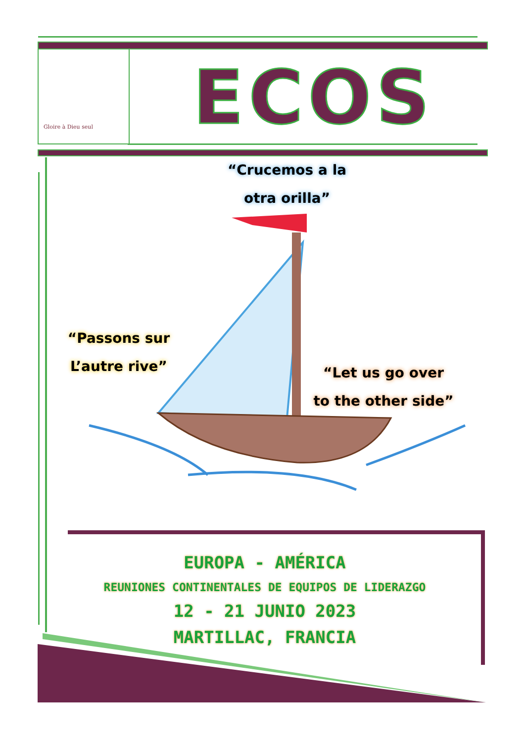Gloire à Dieu seul ECOS
“Crucemos a la
otra orilla”
“Passons sur
L’autre rive”
“Let us go over
to the other side”
EUROPA - AMÉRICA
REUNIONES CONTINENTALES DE EQUIPOS DE LIDERAZGO
12 - 21 JUNIO 2023
MARTILLAC, FRANCIA